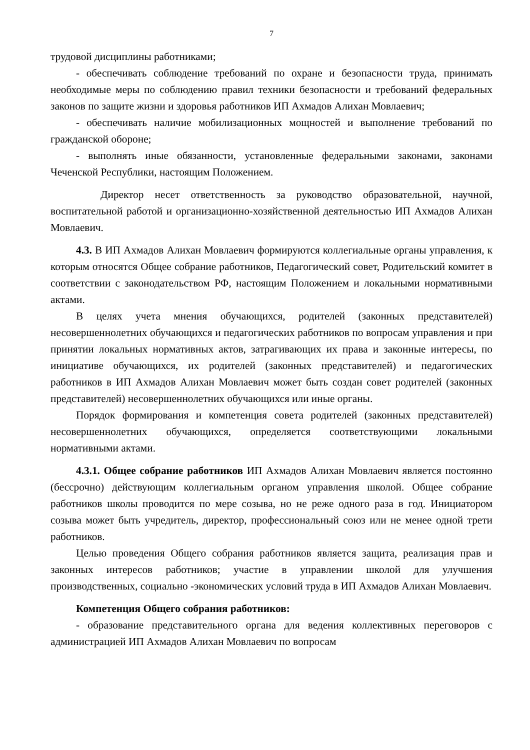7
трудовой дисциплины работниками;
- обеспечивать соблюдение требований по охране и безопасности труда, принимать необходимые меры по соблюдению правил техники безопасности и требований федеральных законов по защите жизни и здоровья работников ИП Ахмадов Алихан Мовлаевич;
- обеспечивать наличие мобилизационных мощностей и выполнение требований по гражданской обороне;
- выполнять иные обязанности, установленные федеральными законами, законами Чеченской Республики, настоящим Положением.
Директор несет ответственность за руководство образовательной, научной, воспитательной работой и организационно-хозяйственной деятельностью ИП Ахмадов Алихан Мовлаевич.
4.3. В ИП Ахмадов Алихан Мовлаевич формируются коллегиальные органы управления, к которым относятся Общее собрание работников, Педагогический совет, Родительский комитет в соответствии с законодательством РФ, настоящим Положением и локальными нормативными актами.
В целях учета мнения обучающихся, родителей (законных представителей) несовершеннолетних обучающихся и педагогических работников по вопросам управления и при принятии локальных нормативных актов, затрагивающих их права и законные интересы, по инициативе обучающихся, их родителей (законных представителей) и педагогических работников в ИП Ахмадов Алихан Мовлаевич может быть создан совет родителей (законных представителей) несовершеннолетних обучающихся или иные органы.
Порядок формирования и компетенция совета родителей (законных представителей) несовершеннолетних обучающихся, определяется соответствующими локальными нормативными актами.
4.3.1. Общее собрание работников ИП Ахмадов Алихан Мовлаевич является постоянно (бессрочно) действующим коллегиальным органом управления школой. Общее собрание работников школы проводится по мере созыва, но не реже одного раза в год. Инициатором созыва может быть учредитель, директор, профессиональный союз или не менее одной трети работников.
Целью проведения Общего собрания работников является защита, реализация прав и законных интересов работников; участие в управлении школой для улучшения производственных, социально -экономических условий труда в ИП Ахмадов Алихан Мовлаевич.
Компетенция Общего собрания работников:
- образование представительного органа для ведения коллективных переговоров с администрацией ИП Ахмадов Алихан Мовлаевич по вопросам